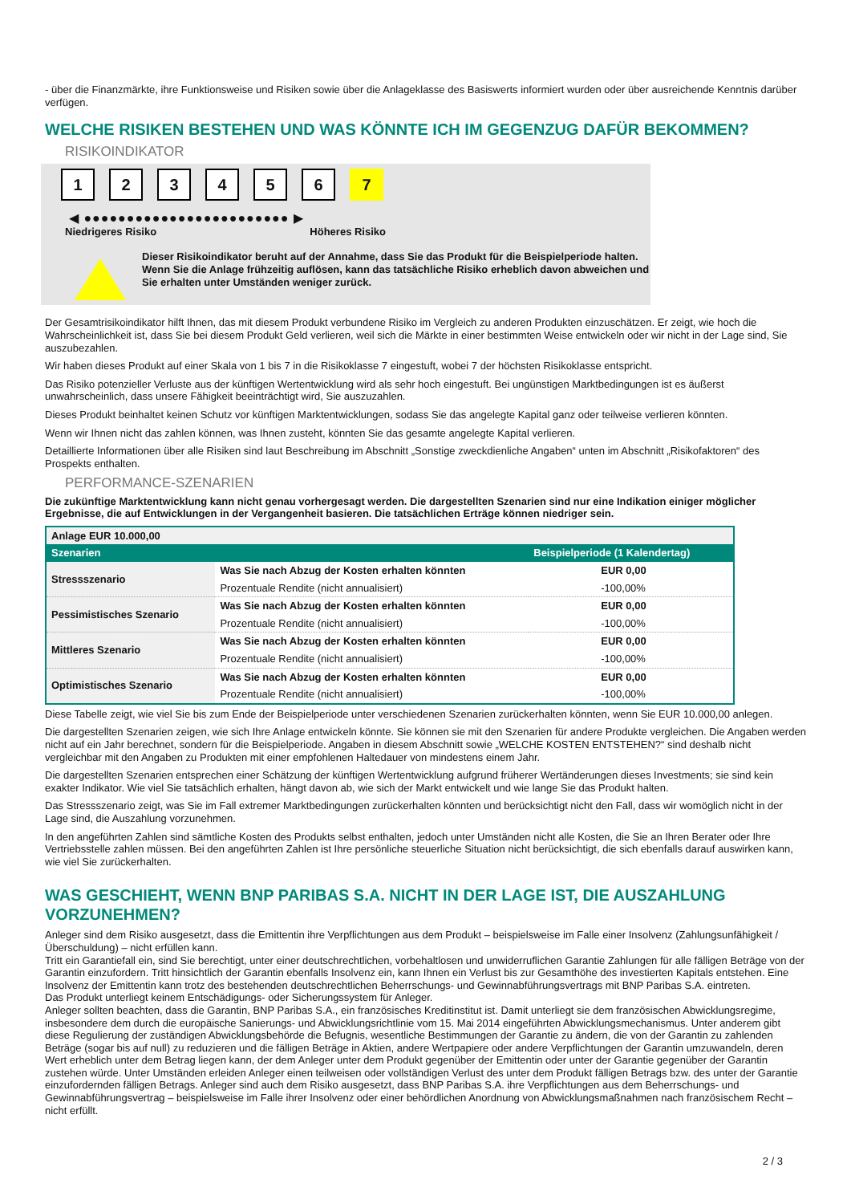- über die Finanzmärkte, ihre Funktionsweise und Risiken sowie über die Anlageklasse des Basiswerts informiert wurden oder über ausreichende Kenntnis darüber verfügen.
WELCHE RISIKEN BESTEHEN UND WAS KÖNNTE ICH IM GEGENZUG DAFÜR BEKOMMEN?
RISIKOINDIKATOR
1 2 3 4 5 6 7
◀ ●●●●●●●●●●●●●●●●●●●●●●●● ▶
Niedrigeres Risiko Höheres Risiko
Dieser Risikoindikator beruht auf der Annahme, dass Sie das Produkt für die Beispielperiode halten.
Wenn Sie die Anlage frühzeitig auflösen, kann das tatsächliche Risiko erheblich davon abweichen und Sie erhalten unter Umständen weniger zurück.
Der Gesamtrisikoindikator hilft Ihnen, das mit diesem Produkt verbundene Risiko im Vergleich zu anderen Produkten einzuschätzen. Er zeigt, wie hoch die Wahrscheinlichkeit ist, dass Sie bei diesem Produkt Geld verlieren, weil sich die Märkte in einer bestimmten Weise entwickeln oder wir nicht in der Lage sind, Sie auszubezahlen.
Wir haben dieses Produkt auf einer Skala von 1 bis 7 in die Risikoklasse 7 eingestuft, wobei 7 der höchsten Risikoklasse entspricht.
Das Risiko potenzieller Verluste aus der künftigen Wertentwicklung wird als sehr hoch eingestuft. Bei ungünstigen Marktbedingungen ist es äußerst unwahrscheinlich, dass unsere Fähigkeit beeinträchtigt wird, Sie auszuzahlen.
Dieses Produkt beinhaltet keinen Schutz vor künftigen Marktentwicklungen, sodass Sie das angelegte Kapital ganz oder teilweise verlieren könnten.
Wenn wir Ihnen nicht das zahlen können, was Ihnen zusteht, könnten Sie das gesamte angelegte Kapital verlieren.
Detaillierte Informationen über alle Risiken sind laut Beschreibung im Abschnitt „Sonstige zweckdienliche Angaben“ unten im Abschnitt „Risikofaktoren“ des Prospekts enthalten.
PERFORMANCE-SZENARIEN
Die zukünftige Marktentwicklung kann nicht genau vorhergesagt werden. Die dargestellten Szenarien sind nur eine Indikation einiger möglicher Ergebnisse, die auf Entwicklungen in der Vergangenheit basieren. Die tatsächlichen Erträge können niedriger sein.
| Anlage EUR 10.000,00 | | |
| --- | --- | --- |
| Szenarien | | Beispielperiode (1 Kalendertag) |
| Stressszenario | Was Sie nach Abzug der Kosten erhalten könnten | EUR 0,00 |
| | Prozentuale Rendite (nicht annualisiert) | -100,00% |
| Pessimistisches Szenario | Was Sie nach Abzug der Kosten erhalten könnten | EUR 0,00 |
| | Prozentuale Rendite (nicht annualisiert) | -100,00% |
| Mittleres Szenario | Was Sie nach Abzug der Kosten erhalten könnten | EUR 0,00 |
| | Prozentuale Rendite (nicht annualisiert) | -100,00% |
| Optimistisches Szenario | Was Sie nach Abzug der Kosten erhalten könnten | EUR 0,00 |
| | Prozentuale Rendite (nicht annualisiert) | -100,00% |
Diese Tabelle zeigt, wie viel Sie bis zum Ende der Beispielperiode unter verschiedenen Szenarien zurückerhalten könnten, wenn Sie EUR 10.000,00 anlegen.
Die dargestellten Szenarien zeigen, wie sich Ihre Anlage entwickeln könnte. Sie können sie mit den Szenarien für andere Produkte vergleichen. Die Angaben werden nicht auf ein Jahr berechnet, sondern für die Beispielperiode. Angaben in diesem Abschnitt sowie „WELCHE KOSTEN ENTSTEHEN?“ sind deshalb nicht vergleichbar mit den Angaben zu Produkten mit einer empfohlenen Haltedauer von mindestens einem Jahr.
Die dargestellten Szenarien entsprechen einer Schätzung der künftigen Wertentwicklung aufgrund früherer Wertänderungen dieses Investments; sie sind kein exakter Indikator. Wie viel Sie tatsächlich erhalten, hängt davon ab, wie sich der Markt entwickelt und wie lange Sie das Produkt halten.
Das Stressszenario zeigt, was Sie im Fall extremer Marktbedingungen zurückerhalten könnten und berücksichtigt nicht den Fall, dass wir womöglich nicht in der Lage sind, die Auszahlung vorzunehmen.
In den angeführten Zahlen sind sämtliche Kosten des Produkts selbst enthalten, jedoch unter Umständen nicht alle Kosten, die Sie an Ihren Berater oder Ihre Vertriebsstelle zahlen müssen. Bei den angeführten Zahlen ist Ihre persönliche steuerliche Situation nicht berücksichtigt, die sich ebenfalls darauf auswirken kann, wie viel Sie zurückerhalten.
WAS GESCHIEHT, WENN BNP PARIBAS S.A. NICHT IN DER LAGE IST, DIE AUSZAHLUNG VORZUNEHMEN?
Anleger sind dem Risiko ausgesetzt, dass die Emittentin ihre Verpflichtungen aus dem Produkt – beispielsweise im Falle einer Insolvenz (Zahlungsunfähigkeit / Überschuldung) – nicht erfüllen kann.
Tritt ein Garantiefall ein, sind Sie berechtigt, unter einer deutschrechtlichen, vorbehaltlosen und unwiderruflichen Garantie Zahlungen für alle fälligen Beträge von der Garantin einzufordern. Tritt hinsichtlich der Garantin ebenfalls Insolvenz ein, kann Ihnen ein Verlust bis zur Gesamthöhe des investierten Kapitals entstehen. Eine Insolvenz der Emittentin kann trotz des bestehenden deutschrechtlichen Beherrschungs- und Gewinnabführungsvertrags mit BNP Paribas S.A. eintreten.
Das Produkt unterliegt keinem Entschädigungs- oder Sicherungssystem für Anleger.
Anleger sollten beachten, dass die Garantin, BNP Paribas S.A., ein französisches Kreditinstitut ist. Damit unterliegt sie dem französischen Abwicklungsregime, insbesondere dem durch die europäische Sanierungs- und Abwicklungsrichtlinie vom 15. Mai 2014 eingeführten Abwicklungsmechanismus. Unter anderem gibt diese Regulierung der zuständigen Abwicklungsbehörde die Befugnis, wesentliche Bestimmungen der Garantie zu ändern, die von der Garantin zu zahlenden Beträge (sogar bis auf null) zu reduzieren und die fälligen Beträge in Aktien, andere Wertpapiere oder andere Verpflichtungen der Garantin umzuwandeln, deren Wert erheblich unter dem Betrag liegen kann, der dem Anleger unter dem Produkt gegenüber der Emittentin oder unter der Garantie gegenüber der Garantin zustehen würde. Unter Umständen erleiden Anleger einen teilweisen oder vollständigen Verlust des unter dem Produkt fälligen Betrags bzw. des unter der Garantie einzufordernden fälligen Betrags. Anleger sind auch dem Risiko ausgesetzt, dass BNP Paribas S.A. ihre Verpflichtungen aus dem Beherrschungs- und Gewinnabführungsvertrag – beispielsweise im Falle ihrer Insolvenz oder einer behördlichen Anordnung von Abwicklungsmaßnahmen nach französischem Recht – nicht erfüllt.
2 / 3